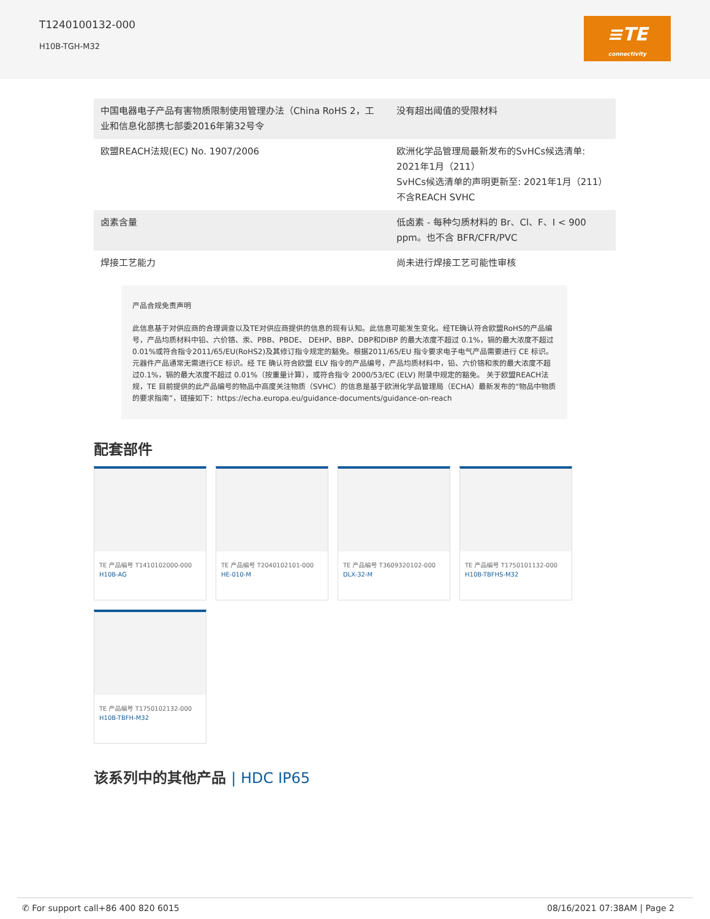T1240100132-000
H10B-TGH-M32
≡TE
connectivity
| 中国电器电子产品有害物质限制使用管理办法（China RoHS 2，工业和信息化部携七部委2016年第32号令 | 没有超出阈值的受限材料 |
| 欧盟REACH法规(EC) No. 1907/2006 | 欧洲化学品管理局最新发布的SvHCs候选清单: 2021年1月（211） SvHCs候选清单的声明更新至: 2021年1月（211） 不含REACH SVHC |
| 卤素含量 | 低卤素 - 每种匀质材料的 Br、Cl、F、I < 900 ppm。也不含 BFR/CFR/PVC |
| 焊接工艺能力 | 尚未进行焊接工艺可能性审核 |
产品合规免责声明
此信息基于对供应商的合理调查以及TE对供应商提供的信息的现有认知。此信息可能发生变化。经TE确认符合欧盟RoHS的产品编号，产品均质材料中铅、六价铬、汞、PBB、PBDE、 DEHP、BBP、DBP和DIBP 的最大浓度不超过 0.1%，镉的最大浓度不超过 0.01%或符合指令2011/65/EU(RoHS2)及其修订指令规定的豁免。根据2011/65/EU 指令要求电子电气产品需要进行 CE 标识。元器件产品通常无需进行CE 标识。经 TE 确认符合欧盟 ELV 指令的产品编号，产品均质材料中，铅、六价铬和汞的最大浓度不超过0.1%，镉的最大浓度不超过 0.01%（按重量计算），或符合指令 2000/53/EC (ELV) 附录中规定的豁免。 关于欧盟REACH法规，TE 目前提供的此产品编号的物品中高度关注物质（SVHC）的信息是基于欧洲化学品管理局（ECHA）最新发布的“物品中物质的要求指南”，链接如下：https://echa.europa.eu/guidance-documents/guidance-on-reach
配套部件
TE 产品编号 T1410102000-000
H10B-AG
TE 产品编号 T2040102101-000
HE-010-M
TE 产品编号 T3609320102-000
DLX-32-M
TE 产品编号 T1750101132-000
H10B-TBFHS-M32
TE 产品编号 T1750102132-000
H10B-TBFH-M32
该系列中的其他产品 | HDC IP65
✆ For support call+86 400 820 6015 08/16/2021 07:38AM | Page 2